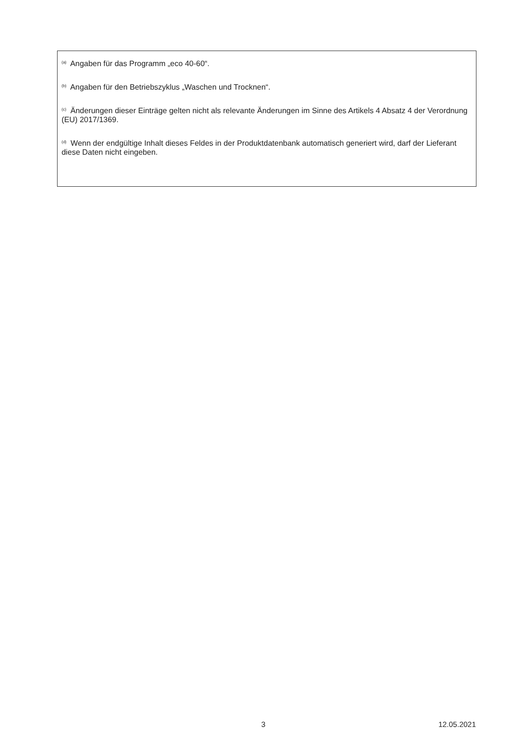<sup>(a)</sup> Angaben für das Programm „eco 40-60“.
<sup>(b)</sup> Angaben für den Betriebszyklus „Waschen und Trocknen“.
<sup>(c)</sup> Änderungen dieser Einträge gelten nicht als relevante Änderungen im Sinne des Artikels 4 Absatz 4 der Verordnung (EU) 2017/1369.
<sup>(d)</sup> Wenn der endgültige Inhalt dieses Feldes in der Produktdatenbank automatisch generiert wird, darf der Lieferant diese Daten nicht eingeben.
3 12.05.2021